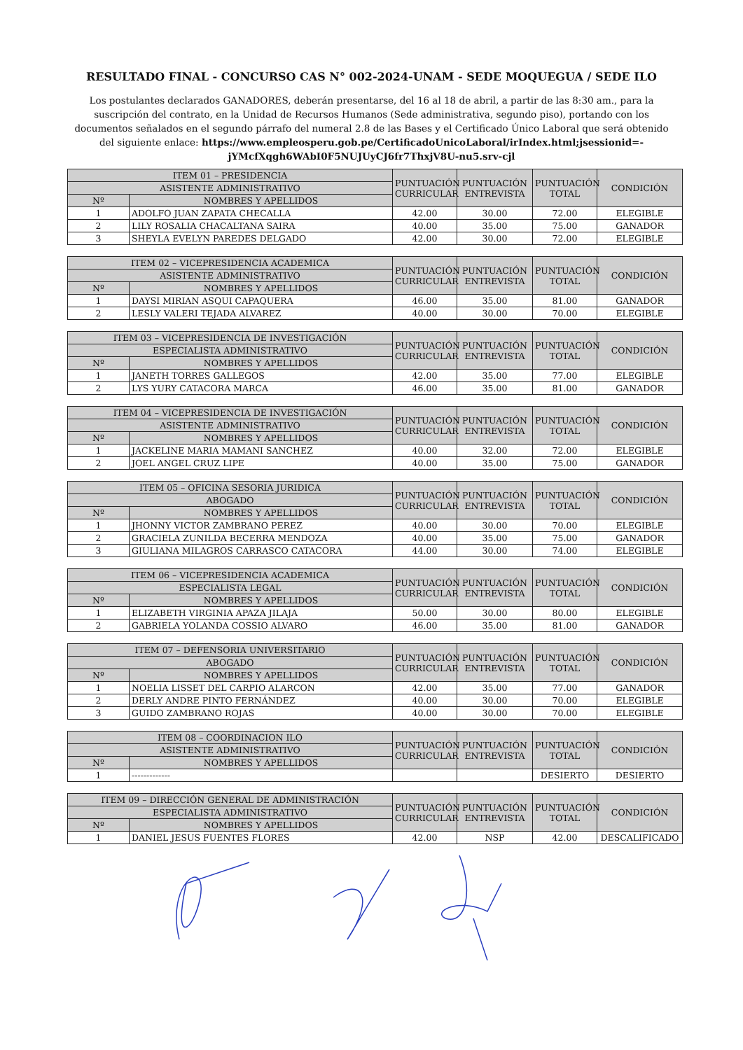RESULTADO FINAL - CONCURSO CAS N° 002-2024-UNAM - SEDE MOQUEGUA / SEDE ILO
Los postulantes declarados GANADORES, deberán presentarse, del 16 al 18 de abril, a partir de las 8:30 am., para la suscripción del contrato, en la Unidad de Recursos Humanos (Sede administrativa, segundo piso), portando con los documentos señalados en el segundo párrafo del numeral 2.8 de las Bases y el Certificado Único Laboral que será obtenido del siguiente enlace: https://www.empleosperu.gob.pe/CertificadoUnicoLaboral/irIndex.html;jsessionid=-jYMcfXqgh6WAbI0F5NUJUyCJ6fr7ThxjV8U-nu5.srv-cjl
| ITEM 01 – PRESIDENCIA | | PUNTUACIÓN CURRICULAR | PUNTUACIÓN ENTREVISTA | PUNTUACIÓN TOTAL | CONDICIÓN |
| --- | --- | --- | --- | --- | --- |
| ASISTENTE ADMINISTRATIVO | | | | | |
| Nº | NOMBRES Y APELLIDOS | | | | |
| 1 | ADOLFO JUAN ZAPATA CHECALLA | 42.00 | 30.00 | 72.00 | ELEGIBLE |
| 2 | LILY ROSALIA CHACALTANA SAIRA | 40.00 | 35.00 | 75.00 | GANADOR |
| 3 | SHEYLA EVELYN PAREDES DELGADO | 42.00 | 30.00 | 72.00 | ELEGIBLE |
| ITEM 02 – VICEPRESIDENCIA ACADEMICA | | PUNTUACIÓN CURRICULAR | PUNTUACIÓN ENTREVISTA | PUNTUACIÓN TOTAL | CONDICIÓN |
| --- | --- | --- | --- | --- | --- |
| ASISTENTE ADMINISTRATIVO | | | | | |
| Nº | NOMBRES Y APELLIDOS | | | | |
| 1 | DAYSI MIRIAN ASQUI CAPAQUERA | 46.00 | 35.00 | 81.00 | GANADOR |
| 2 | LESLY VALERI TEJADA ALVAREZ | 40.00 | 30.00 | 70.00 | ELEGIBLE |
| ITEM 03 – VICEPRESIDENCIA DE INVESTIGACIÓN | | PUNTUACIÓN CURRICULAR | PUNTUACIÓN ENTREVISTA | PUNTUACIÓN TOTAL | CONDICIÓN |
| --- | --- | --- | --- | --- | --- |
| ESPECIALISTA ADMINISTRATIVO | | | | | |
| Nº | NOMBRES Y APELLIDOS | | | | |
| 1 | JANETH TORRES GALLEGOS | 42.00 | 35.00 | 77.00 | ELEGIBLE |
| 2 | LYS YURY CATACORA MARCA | 46.00 | 35.00 | 81.00 | GANADOR |
| ITEM 04 – VICEPRESIDENCIA DE INVESTIGACIÓN | | PUNTUACIÓN CURRICULAR | PUNTUACIÓN ENTREVISTA | PUNTUACIÓN TOTAL | CONDICIÓN |
| --- | --- | --- | --- | --- | --- |
| ASISTENTE ADMINISTRATIVO | | | | | |
| Nº | NOMBRES Y APELLIDOS | | | | |
| 1 | JACKELINE MARIA MAMANI SANCHEZ | 40.00 | 32.00 | 72.00 | ELEGIBLE |
| 2 | JOEL ANGEL CRUZ LIPE | 40.00 | 35.00 | 75.00 | GANADOR |
| ITEM 05 – OFICINA SESORIA JURIDICA | | PUNTUACIÓN CURRICULAR | PUNTUACIÓN ENTREVISTA | PUNTUACIÓN TOTAL | CONDICIÓN |
| --- | --- | --- | --- | --- | --- |
| ABOGADO | | | | | |
| Nº | NOMBRES Y APELLIDOS | | | | |
| 1 | JHONNY VICTOR ZAMBRANO PEREZ | 40.00 | 30.00 | 70.00 | ELEGIBLE |
| 2 | GRACIELA ZUNILDA BECERRA MENDOZA | 40.00 | 35.00 | 75.00 | GANADOR |
| 3 | GIULIANA MILAGROS CARRASCO CATACORA | 44.00 | 30.00 | 74.00 | ELEGIBLE |
| ITEM 06 – VICEPRESIDENCIA ACADEMICA | | PUNTUACIÓN CURRICULAR | PUNTUACIÓN ENTREVISTA | PUNTUACIÓN TOTAL | CONDICIÓN |
| --- | --- | --- | --- | --- | --- |
| ESPECIALISTA LEGAL | | | | | |
| Nº | NOMBRES Y APELLIDOS | | | | |
| 1 | ELIZABETH VIRGINIA APAZA JILAJA | 50.00 | 30.00 | 80.00 | ELEGIBLE |
| 2 | GABRIELA YOLANDA COSSIO ALVARO | 46.00 | 35.00 | 81.00 | GANADOR |
| ITEM 07 – DEFENSORIA UNIVERSITARIO | | PUNTUACIÓN CURRICULAR | PUNTUACIÓN ENTREVISTA | PUNTUACIÓN TOTAL | CONDICIÓN |
| --- | --- | --- | --- | --- | --- |
| ABOGADO | | | | | |
| Nº | NOMBRES Y APELLIDOS | | | | |
| 1 | NOELIA LISSET DEL CARPIO ALARCON | 42.00 | 35.00 | 77.00 | GANADOR |
| 2 | DERLY ANDRE PINTO FERNÁNDEZ | 40.00 | 30.00 | 70.00 | ELEGIBLE |
| 3 | GUIDO ZAMBRANO ROJAS | 40.00 | 30.00 | 70.00 | ELEGIBLE |
| ITEM 08 – COORDINACION ILO | | PUNTUACIÓN CURRICULAR | PUNTUACIÓN ENTREVISTA | PUNTUACIÓN TOTAL | CONDICIÓN |
| --- | --- | --- | --- | --- | --- |
| ASISTENTE ADMINISTRATIVO | | | | | |
| Nº | NOMBRES Y APELLIDOS | | | | |
| 1 | ------------- | | | DESIERTO | DESIERTO |
| ITEM 09 – DIRECCIÓN GENERAL DE ADMINISTRACIÓN | | PUNTUACIÓN CURRICULAR | PUNTUACIÓN ENTREVISTA | PUNTUACIÓN TOTAL | CONDICIÓN |
| --- | --- | --- | --- | --- | --- |
| ESPECIALISTA ADMINISTRATIVO | | | | | |
| Nº | NOMBRES Y APELLIDOS | | | | |
| 1 | DANIEL JESUS FUENTES FLORES | 42.00 | NSP | 42.00 | DESCALIFICADO |